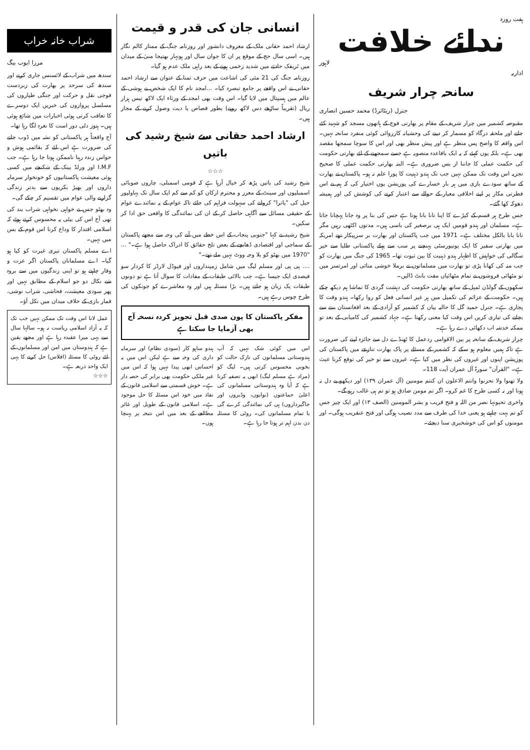ہفت روزہ
ندائے خلافت
لاہور
اداریہ
سانحہ چرار شریف
جنرل (ریٹائرڈ) محمد حسین انصاری
مقبوضہ کشمیر میں چرار شریف کے مقام پر بھارتی فوج کے ہاتھوں مسجد کو شہید کئے جانے اور ملحقہ درگاہ کو مسمار کر دینے کی وحشیانہ کارروائی کوئی منفرد سانحہ نہیں۔ اس واقعہ کا واضح پس منظر ہے اور پیش منظر بھی اور اس کا سوچا سمجھا مقصد بھی ہے۔ بلکہ یوں کہئے کہ یہ ایک باقاعدہ منصوبہ ہے جسے سمجھنے کے لئے بھارتی حکومت کی حکمت عملی کا جاننا از بس ضروری ہے۔ البتہ بھارتی حکمت عملی کا صحیح تجزیہ اس وقت تک ممکن نہیں جب تک ہندو ذہنیت کا پورا علم نہ ہو۔ پاکستان نے بھارت کے ساتھ سودے بازی میں ہر بار خسارے کی پوزیشن یوں اختیار کی کہ ہم نے اس فطرتی مکار پر اپنے اخلاقی معیار کے حوالے سے اعتبار کرنے کی کوشش کی اور ہمیشہ دھوکہ کھا گئے۔
جس طرح ہر قسم کے کپڑے کا اپنا تانا بانا ہوتا ہے جس کی بنا پر وہ جانا پہچانا جاتا ہے۔ مسلمان اور ہندو قومیں ایک ہی برصغیر کی باسی ہیں۔ مدتوں اکٹھی رہیں مگر تانا بانا بالکل مختلف ہے۔ 1971 میں جب پاکستان اور بھارت بر سرپیکار تھے امریکہ میں بھارتی سفیر کا ایک یونیورسٹی پہنچنے پر سب سے پہلے پاکستانی طلبا سے خیر سگالی کی خواہش کا اظہار ہندو ذہنیت کا بین ثبوت تھا۔ 1965 کی جنگ میں بھارت کو جب منہ کی کھانا پڑی تو بھارت میں مسلمانوں نے برملا خوشی منائی اور امرتسر میں تو مٹھائی فروشوں نے تمام مٹھائیاں مفت بانٹ ڈالیں۔
سکھوں کے گولڈن ٹمپل کے ساتھ بھارتی حکومت کی دہشت گردی کا تماشا ہم دیکھ چکے ہیں۔ حکومت کے عزائم کی تکمیل میں ہر غیر انسانی فعل کو روا رکھا۔ ہندو وقت کا پجاری ہے۔ جنرل حمید گل کا حالیہ بیان کہ کشمیر کو آزادی کے بعد افغانستان بننے سے بچانے کی تیاری کریں اس وقت کیا معنی رکھتا ہے۔ جہاد کشمیر کی کامیابی کے بعد تو ممکنہ خدشہ اب دکھائی دے رہا ہے۔
چرار شریف کے سانحہ پر بین الاقوامی ردعمل کا ٹھنڈے دل سے جائزہ لینے کی ضرورت ہے تاکہ ہمیں معلوم ہو سکے کہ کشمیر کے مسئلے پر پاک بھارت تنازعے میں پاکستان کی پوزیشن اپنوں اور غیروں کی نظر میں کیا ہے۔ غیروں سے تو خیر کی توقع کرنا عبث ہے۔ "القرآن" سورۃ آل عمران آیت 118۔
ولا تھنوا ولا تحزنوا وانتم الاعلون ان کنتم مومنین (آل عمران ۱۳۹) اور دیکھو بے دل نہ ہونا اور نہ کسی طرح کا غم کرو۔ اگر تم مومن صادق ہو تو تم ہی غالب رہو گے۔
واخری تحبونہا نصر من اللہ و فتح قریب و بشر المومنین (الصف ۱۳) اور ایک چیز جس کو تم بہت چاہتے ہو یعنی خدا کی طرف سے مدد نصیب ہوگی اور فتح عنقریب ہوگی۔ اور مومنوں کو اس کی خوشخبری سنا دیجئے۔
انسانی جان کی قدر و قیمت
ارشاد احمد حقانی ملک کے معروف دانشور اور روزنامہ جنگ کے ممتاز کالم نگار ہیں۔ اسی سال حج کے موقع پر ان کا جوان سال اور ہونہار بھتیجا منیٰ کے میدان میں ٹریفک حادثے میں شدید زخمی ہونے کے بعد راہی ملک عدم ہو گیا۔
روزنامہ جنگ کی 21 مئی کی اشاعت میں حرف تمنا کے عنوان سے ارشاد احمد حقانی نے اس واقعے پر جامع تبصرہ کیا۔ ...امجد نام کا ایک شخص بے ہوشی کے عالم میں ہسپتال میں لایا گیا۔ اس وقت بھی امجد کے ورثاء ایک لاکھ تیس ہزار ریال (تقریباً ساڑھے دس لاکھ روپے) بطور قصاص یا دیت وصول کرنے کے مجاز ہیں۔
ارشاد احمد حقانی سے شیخ رشید کی باتیں
☆☆☆
شیخ رشید کی باتیں پڑھ کر خیال آرہا ہے کہ قومی اسمبلی، چاروں صوبائی اسمبلیوں اور سینٹ کے معزز و محترم ارکان کو کم سے کم ایک سال تک بہاولپور جیل کی "یاترا" کروانے کی سہولت فراہم کی جائے تاکہ عوام کے یہ نمائندے عوام کے حقیقی مسائل سے آگاہی حاصل کر کے ان کی نمائندگی کا واقعی حق ادا کر سکیں۔
شیخ رشید نے کہا "جنوبی پنجاب کے اس خطے میں آنے کی وجہ سے مجھے پاکستان کے سماجی اور اقتصادی ڈھانچے کے بعض تلخ حقائق کا ادراک حاصل ہوا ہے۔" ... "1970 میں بھٹو کو بلا وجہ ووٹ نہیں ملے تھے۔"
.... پی پی اور مسلم لیگ میں شامل زمینداروں اور فیوڈل لارڈز کا کردار سو فیصدی ایک جیسا ہے۔ جب بالائی طبقات کے مفادات کا سوال آتا ہے تو دونوں طبقات یک زبان ہو جاتے ہیں۔ بڑا مسئلہ ہیں اور وہ معاشرے کو جونکوں کی طرح چوس رہے ہیں۔
مفکر پاکستان کا پون صدی قبل تجویز کردہ نسخہ آج بھی آزمایا جا سکتا ہے
اس میں کوئی شک نہیں کہ آپ ہندوستانی مسلمانوں کی نازک حالت کو بخوبی محسوس کرتی ہیں۔ لیگ کو (مراد ہے مسلم لیگ) ابھی یہ تصفیہ کرنا ہے کہ آیا وہ ہندوستانی مسلمانوں کی اعلیٰ جماعتوں (نوابوں، وڈیروں اور جاگیرداروں) ہی کی نمائندگی کرے گی یا تمام مسلمانوں کی۔ روٹی کا مسئلہ دن بدن اہم تر ہوتا جا رہا ہے۔
ہندو ساہو کار (سودی نظام) اور سرمایہ داری کی وجہ سے ہے لیکن اس میں یہ احساس ابھی پیدا نہیں ہوا کہ اس میں غیر ملکی حکومت بھی برابر کی حصہ دار ہے۔ خوش قسمتی سے اسلامی قانون کے نفاذ میں خود اس مسئلہ کا حل موجود ہے۔ اسلامی قانون کے طویل اور غائر مطالعے کے بعد میں اس نتیجہ پر پہنچا ہوں۔
شراب خانہ خراب
مرزا ایوب بیگ
سندھ میں شراب کے لائسنس جاری کرنے اور سندھ کی سرحد پر بھارت کی زبردست فوجی نقل و حرکت اور جنگی طیاروں کی مسلسل پروازوں کی خبریں ایک دوسرے کا تعاقب کرتی ہوئی اخبارات میں شائع ہوئی ہیں۔ ہنوز دلی دور است کا نعرہ لگا رہا تھا۔
آج واقعتاً ہر پاکستانی کو نشہ میں ڈوب جانے کی ضرورت ہے اس لئے کہ بقائمی ہوش و حواس زندہ رہنا ناممکن ہوتا جا رہا ہے۔ جب I.M.F اور ورلڈ بینک کے شکنجے میں کسی ہوئی معیشت پاکستانیوں کو خونخوار سرمایہ داروں اور بھیڑ بکریوں سے بدتر زندگی گزارنے والی عوام میں تقسیم کر چکے گی۔
وہ بھٹو جس نے خواہی نخواہی شراب بند کی تھی آج اس کی بیٹی یہ محسوس کرتے ہوئے کہ اسلامی اقتدار کا وداع کرنا اس قوم کے بس میں نہیں۔
اے مسلم پاکستان تیری غیرت کو کیا ہو گیا۔ اے مسلمانان پاکستان اگر عزت و وقار چاہتے ہو تو اپنی زندگیوں میں سے بروہ شے نکال دو جو اسلام کے مطابق نہیں اور پھر سودی معیشت، فحاشی، شراب نوشی، قمار بازی کے خلاف میدان میں نکل آؤ۔
عمل لانا اس وقت تک ممکن نہیں جب تک کہ یہ آزاد اسلامی ریاست نہ ہو۔ سالہا سال سے یہی میرا عقیدہ رہا ہے اور مجھے یقین ہے کہ ہندوستان میں امن اور مسلمانوں کے لئے روٹی کا مسئلہ (افلاس) حل کرنے کا یہی ایک واحد ذریعہ ہے۔
☆☆☆